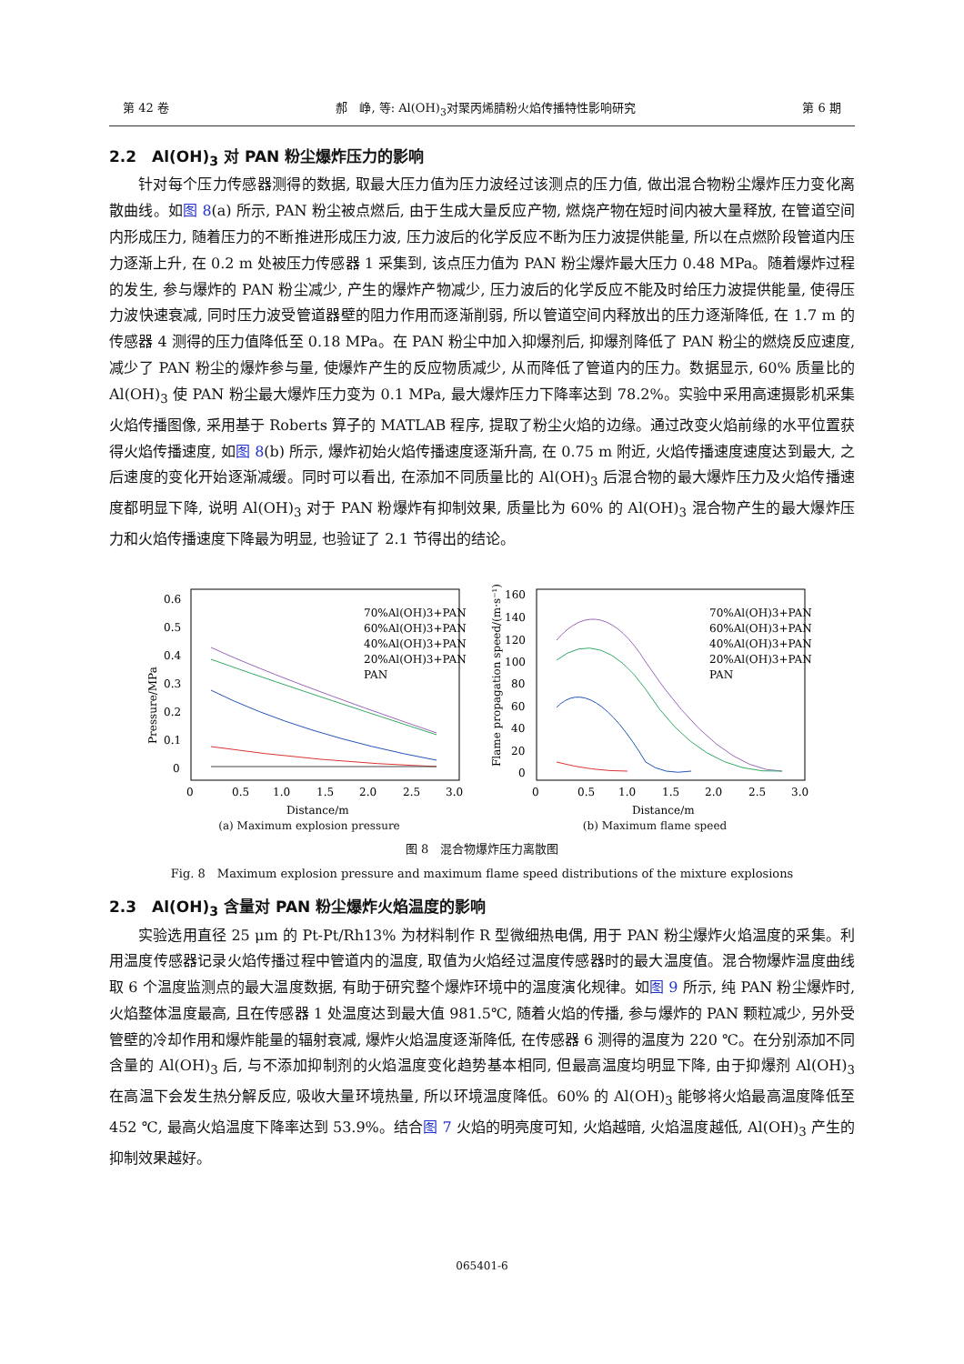第 42 卷 郝　峥, 等: Al(OH)<sub>3</sub>对聚丙烯腈粉火焰传播特性影响研究 第 6 期
2.2　Al(OH)<sub>3</sub> 对 PAN 粉尘爆炸压力的影响
针对每个压力传感器测得的数据, 取最大压力值为压力波经过该测点的压力值, 做出混合物粉尘爆炸压力变化离散曲线。如图 8(a) 所示, PAN 粉尘被点燃后, 由于生成大量反应产物, 燃烧产物在短时间内被大量释放, 在管道空间内形成压力, 随着压力的不断推进形成压力波, 压力波后的化学反应不断为压力波提供能量, 所以在点燃阶段管道内压力逐渐上升, 在 0.2 m 处被压力传感器 1 采集到, 该点压力值为 PAN 粉尘爆炸最大压力 0.48 MPa。随着爆炸过程的发生, 参与爆炸的 PAN 粉尘减少, 产生的爆炸产物减少, 压力波后的化学反应不能及时给压力波提供能量, 使得压力波快速衰减, 同时压力波受管道器壁的阻力作用而逐渐削弱, 所以管道空间内释放出的压力逐渐降低, 在 1.7 m 的传感器 4 测得的压力值降低至 0.18 MPa。在 PAN 粉尘中加入抑爆剂后, 抑爆剂降低了 PAN 粉尘的燃烧反应速度, 减少了 PAN 粉尘的爆炸参与量, 使爆炸产生的反应物质减少, 从而降低了管道内的压力。数据显示, 60% 质量比的 Al(OH)<sub>3</sub> 使 PAN 粉尘最大爆炸压力变为 0.1 MPa, 最大爆炸压力下降率达到 78.2%。实验中采用高速摄影机采集火焰传播图像, 采用基于 Roberts 算子的 MATLAB 程序, 提取了粉尘火焰的边缘。通过改变火焰前缘的水平位置获得火焰传播速度, 如图 8(b) 所示, 爆炸初始火焰传播速度逐渐升高, 在 0.75 m 附近, 火焰传播速度速度达到最大, 之后速度的变化开始逐渐减缓。同时可以看出, 在添加不同质量比的 Al(OH)<sub>3</sub> 后混合物的最大爆炸压力及火焰传播速度都明显下降, 说明 Al(OH)<sub>3</sub> 对于 PAN 粉爆炸有抑制效果, 质量比为 60% 的 Al(OH)<sub>3</sub> 混合物产生的最大爆炸压力和火焰传播速度下降最为明显, 也验证了 2.1 节得出的结论。
0.6
0.5
0.4
0.3
0.2
0.1
0
0
0.5
1.0
1.5
2.0
2.5
3.0
Distance/m
70%Al(OH)3+PAN
60%Al(OH)3+PAN
40%Al(OH)3+PAN
20%Al(OH)3+PAN
PAN
Pressure/MPa
(a) Maximum explosion pressure
160
140
120
100
80
60
40
20
0
0
0.5
1.0
1.5
2.0
2.5
3.0
Distance/m
70%Al(OH)3+PAN
60%Al(OH)3+PAN
40%Al(OH)3+PAN
20%Al(OH)3+PAN
PAN
Flame propagation speed/(m·s⁻¹)
(b) Maximum flame speed
图 8　混合物爆炸压力离散图
Fig. 8　Maximum explosion pressure and maximum flame speed distributions of the mixture explosions
2.3　Al(OH)<sub>3</sub> 含量对 PAN 粉尘爆炸火焰温度的影响
实验选用直径 25 μm 的 Pt-Pt/Rh13% 为材料制作 R 型微细热电偶, 用于 PAN 粉尘爆炸火焰温度的采集。利用温度传感器记录火焰传播过程中管道内的温度, 取值为火焰经过温度传感器时的最大温度值。混合物爆炸温度曲线取 6 个温度监测点的最大温度数据, 有助于研究整个爆炸环境中的温度演化规律。如图 9 所示, 纯 PAN 粉尘爆炸时, 火焰整体温度最高, 且在传感器 1 处温度达到最大值 981.5℃, 随着火焰的传播, 参与爆炸的 PAN 颗粒减少, 另外受管壁的冷却作用和爆炸能量的辐射衰减, 爆炸火焰温度逐渐降低, 在传感器 6 测得的温度为 220 ℃。在分别添加不同含量的 Al(OH)<sub>3</sub> 后, 与不添加抑制剂的火焰温度变化趋势基本相同, 但最高温度均明显下降, 由于抑爆剂 Al(OH)<sub>3</sub> 在高温下会发生热分解反应, 吸收大量环境热量, 所以环境温度降低。60% 的 Al(OH)<sub>3</sub> 能够将火焰最高温度降低至 452 ℃, 最高火焰温度下降率达到 53.9%。结合图 7 火焰的明亮度可知, 火焰越暗, 火焰温度越低, Al(OH)<sub>3</sub> 产生的抑制效果越好。
065401-6